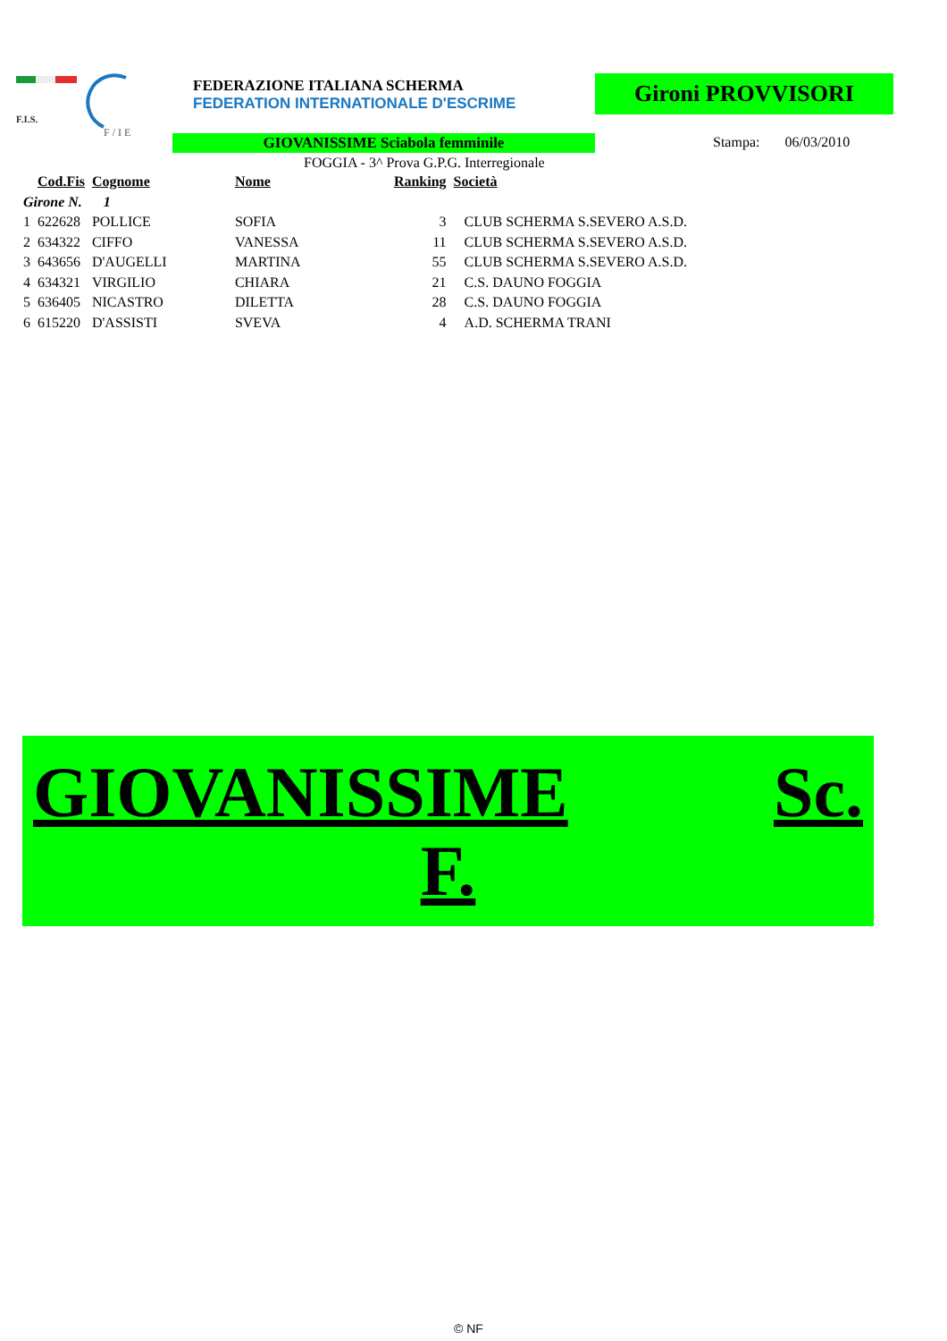F.I.S.
F / I E
FEDERAZIONE ITALIANA SCHERMA
FEDERATION INTERNATIONALE D'ESCRIME
Gironi PROVVISORI
GIOVANISSIME Sciabola femminile Stampa: 06/03/2010
FOGGIA - 3^ Prova G.P.G. Interregionale
| | Cod.Fis | Cognome | Nome | Ranking | Società |
| --- | --- | --- | --- | --- | --- |
| Girone N. 1 | | | | | |
| 1 | 622628 | POLLICE | SOFIA | 3 | CLUB SCHERMA S.SEVERO A.S.D. |
| 2 | 634322 | CIFFO | VANESSA | 11 | CLUB SCHERMA S.SEVERO A.S.D. |
| 3 | 643656 | D'AUGELLI | MARTINA | 55 | CLUB SCHERMA S.SEVERO A.S.D. |
| 4 | 634321 | VIRGILIO | CHIARA | 21 | C.S. DAUNO FOGGIA |
| 5 | 636405 | NICASTRO | DILETTA | 28 | C.S. DAUNO FOGGIA |
| 6 | 615220 | D'ASSISTI | SVEVA | 4 | A.D. SCHERMA TRANI |
GIOVANISSIME Sc.
F.
© NF